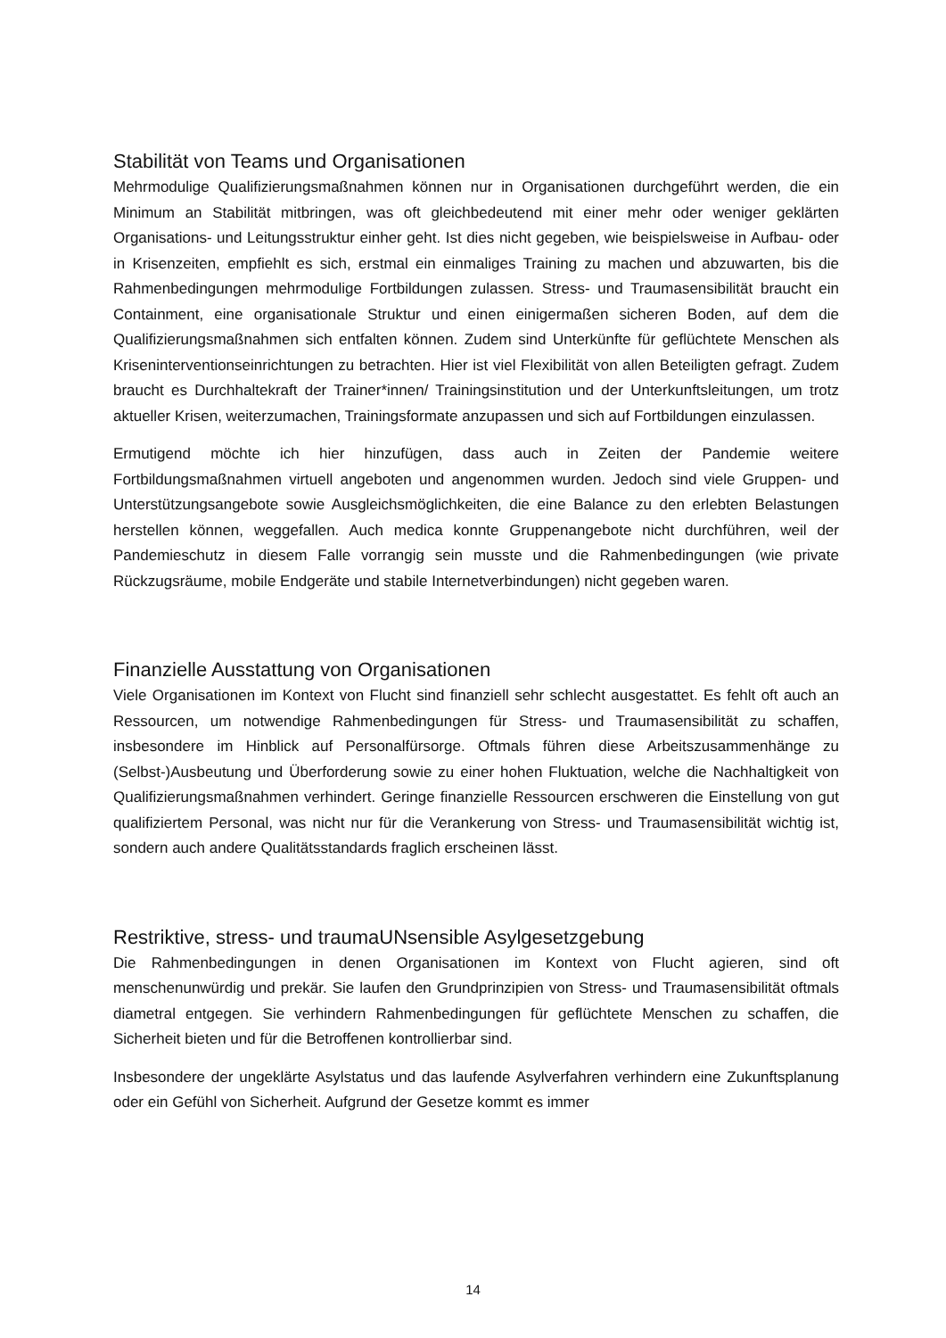Stabilität von Teams und Organisationen
Mehrmodulige Qualifizierungsmaßnahmen können nur in Organisationen durchgeführt werden, die ein Minimum an Stabilität mitbringen, was oft gleichbedeutend mit einer mehr oder weniger geklärten Organisations- und Leitungsstruktur einher geht. Ist dies nicht gegeben, wie beispielsweise in Aufbau- oder in Krisenzeiten, empfiehlt es sich, erstmal ein einmaliges Training zu machen und abzuwarten, bis die Rahmenbedingungen mehrmodulige Fortbildungen zulassen. Stress- und Traumasensibilität braucht ein Containment, eine organisationale Struktur und einen einigermaßen sicheren Boden, auf dem die Qualifizierungsmaßnahmen sich entfalten können. Zudem sind Unterkünfte für geflüchtete Menschen als Kriseninterventionseinrichtungen zu betrachten. Hier ist viel Flexibilität von allen Beteiligten gefragt. Zudem braucht es Durchhaltekraft der Trainer*innen/ Trainingsinstitution und der Unterkunftsleitungen, um trotz aktueller Krisen, weiterzumachen, Trainingsformate anzupassen und sich auf Fortbildungen einzulassen.
Ermutigend möchte ich hier hinzufügen, dass auch in Zeiten der Pandemie weitere Fortbildungsmaßnahmen virtuell angeboten und angenommen wurden. Jedoch sind viele Gruppen- und Unterstützungsangebote sowie Ausgleichsmöglichkeiten, die eine Balance zu den erlebten Belastungen herstellen können, weggefallen. Auch medica konnte Gruppenangebote nicht durchführen, weil der Pandemieschutz in diesem Falle vorrangig sein musste und die Rahmenbedingungen (wie private Rückzugsräume, mobile Endgeräte und stabile Internetverbindungen) nicht gegeben waren.
Finanzielle Ausstattung von Organisationen
Viele Organisationen im Kontext von Flucht sind finanziell sehr schlecht ausgestattet. Es fehlt oft auch an Ressourcen, um notwendige Rahmenbedingungen für Stress- und Traumasensibilität zu schaffen, insbesondere im Hinblick auf Personalfürsorge. Oftmals führen diese Arbeitszusammenhänge zu (Selbst-)Ausbeutung und Überforderung sowie zu einer hohen Fluktuation, welche die Nachhaltigkeit von Qualifizierungsmaßnahmen verhindert. Geringe finanzielle Ressourcen erschweren die Einstellung von gut qualifiziertem Personal, was nicht nur für die Verankerung von Stress- und Traumasensibilität wichtig ist, sondern auch andere Qualitätsstandards fraglich erscheinen lässt.
Restriktive, stress- und traumaUNsensible Asylgesetzgebung
Die Rahmenbedingungen in denen Organisationen im Kontext von Flucht agieren, sind oft menschenunwürdig und prekär. Sie laufen den Grundprinzipien von Stress- und Traumasensibilität oftmals diametral entgegen. Sie verhindern Rahmenbedingungen für geflüchtete Menschen zu schaffen, die Sicherheit bieten und für die Betroffenen kontrollierbar sind.
Insbesondere der ungeklärte Asylstatus und das laufende Asylverfahren verhindern eine Zukunftsplanung oder ein Gefühl von Sicherheit. Aufgrund der Gesetze kommt es immer
14